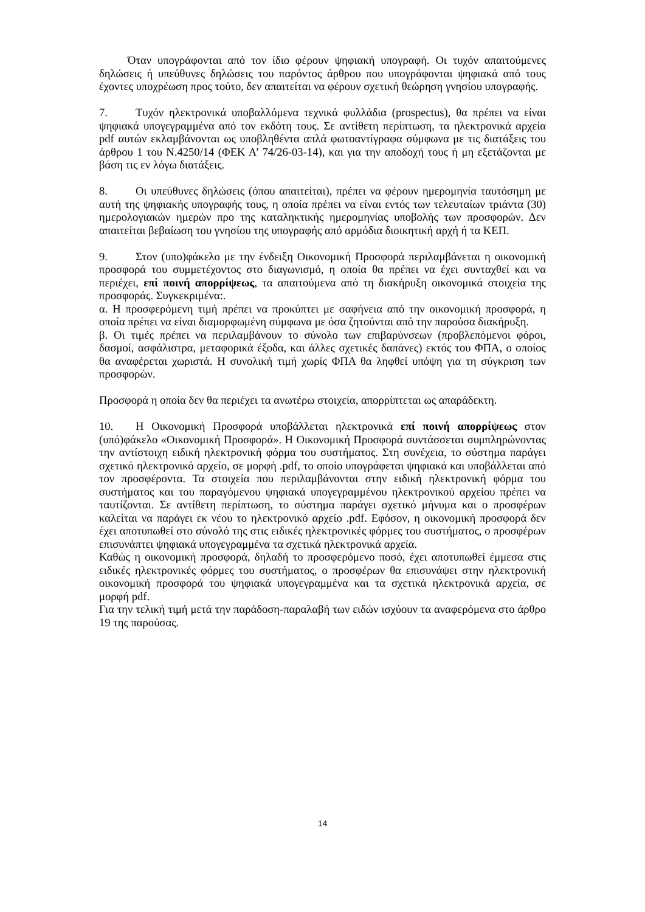Όταν υπογράφονται από τον ίδιο φέρουν ψηφιακή υπογραφή. Οι τυχόν απαιτούμενες δηλώσεις ή υπεύθυνες δηλώσεις του παρόντος άρθρου που υπογράφονται ψηφιακά από τους έχοντες υποχρέωση προς τούτο, δεν απαιτείται να φέρουν σχετική θεώρηση γνησίου υπογραφής.
7. Τυχόν ηλεκτρονικά υποβαλλόμενα τεχνικά φυλλάδια (prospectus), θα πρέπει να είναι ψηφιακά υπογεγραμμένα από τον εκδότη τους. Σε αντίθετη περίπτωση, τα ηλεκτρονικά αρχεία pdf αυτών εκλαμβάνονται ως υποβληθέντα απλά φωτοαντίγραφα σύμφωνα με τις διατάξεις του άρθρου 1 του Ν.4250/14 (ΦΕΚ Α’ 74/26-03-14), και για την αποδοχή τους ή μη εξετάζονται με βάση τις εν λόγω διατάξεις.
8. Οι υπεύθυνες δηλώσεις (όπου απαιτείται), πρέπει να φέρουν ημερομηνία ταυτόσημη με αυτή της ψηφιακής υπογραφής τους, η οποία πρέπει να είναι εντός των τελευταίων τριάντα (30) ημερολογιακών ημερών προ της καταληκτικής ημερομηνίας υποβολής των προσφορών. Δεν απαιτείται βεβαίωση του γνησίου της υπογραφής από αρμόδια διοικητική αρχή ή τα ΚΕΠ.
9. Στον (υπο)φάκελο με την ένδειξη Οικονομική Προσφορά περιλαμβάνεται η οικονομική προσφορά του συμμετέχοντος στο διαγωνισμό, η οποία θα πρέπει να έχει συνταχθεί και να περιέχει, επί ποινή απορρίψεως, τα απαιτούμενα από τη διακήρυξη οικονομικά στοιχεία της προσφοράς. Συγκεκριμένα:.
α. Η προσφερόμενη τιμή πρέπει να προκύπτει με σαφήνεια από την οικονομική προσφορά, η οποία πρέπει να είναι διαμορφωμένη σύμφωνα με όσα ζητούνται από την παρούσα διακήρυξη.
β. Οι τιμές πρέπει να περιλαμβάνουν το σύνολο των επιβαρύνσεων (προβλεπόμενοι φόροι, δασμοί, ασφάλιστρα, μεταφορικά έξοδα, και άλλες σχετικές δαπάνες) εκτός του ΦΠΑ, ο οποίος θα αναφέρεται χωριστά. Η συνολική τιμή χωρίς ΦΠΑ θα ληφθεί υπόψη για τη σύγκριση των προσφορών.
Προσφορά η οποία δεν θα περιέχει τα ανωτέρω στοιχεία, απορρίπτεται ως απαράδεκτη.
10. Η Οικονομική Προσφορά υποβάλλεται ηλεκτρονικά επί ποινή απορρίψεως στον (υπό)φάκελο «Οικονομική Προσφορά». Η Οικονομική Προσφορά συντάσσεται συμπληρώνοντας την αντίστοιχη ειδική ηλεκτρονική φόρμα του συστήματος. Στη συνέχεια, το σύστημα παράγει σχετικό ηλεκτρονικό αρχείο, σε μορφή .pdf, το οποίο υπογράφεται ψηφιακά και υποβάλλεται από τον προσφέροντα. Τα στοιχεία που περιλαμβάνονται στην ειδική ηλεκτρονική φόρμα του συστήματος και του παραγόμενου ψηφιακά υπογεγραμμένου ηλεκτρονικού αρχείου πρέπει να ταυτίζονται. Σε αντίθετη περίπτωση, το σύστημα παράγει σχετικό μήνυμα και ο προσφέρων καλείται να παράγει εκ νέου το ηλεκτρονικό αρχείο .pdf. Εφόσον, η οικονομική προσφορά δεν έχει αποτυπωθεί στο σύνολό της στις ειδικές ηλεκτρονικές φόρμες του συστήματος, ο προσφέρων επισυνάπτει ψηφιακά υπογεγραμμένα τα σχετικά ηλεκτρονικά αρχεία.
Καθώς η οικονομική προσφορά, δηλαδή το προσφερόμενο ποσό, έχει αποτυπωθεί έμμεσα στις ειδικές ηλεκτρονικές φόρμες του συστήματος, ο προσφέρων θα επισυνάψει στην ηλεκτρονική οικονομική προσφορά του ψηφιακά υπογεγραμμένα και τα σχετικά ηλεκτρονικά αρχεία, σε μορφή pdf.
Για την τελική τιμή μετά την παράδοση-παραλαβή των ειδών ισχύουν τα αναφερόμενα στο άρθρο 19 της παρούσας.
14